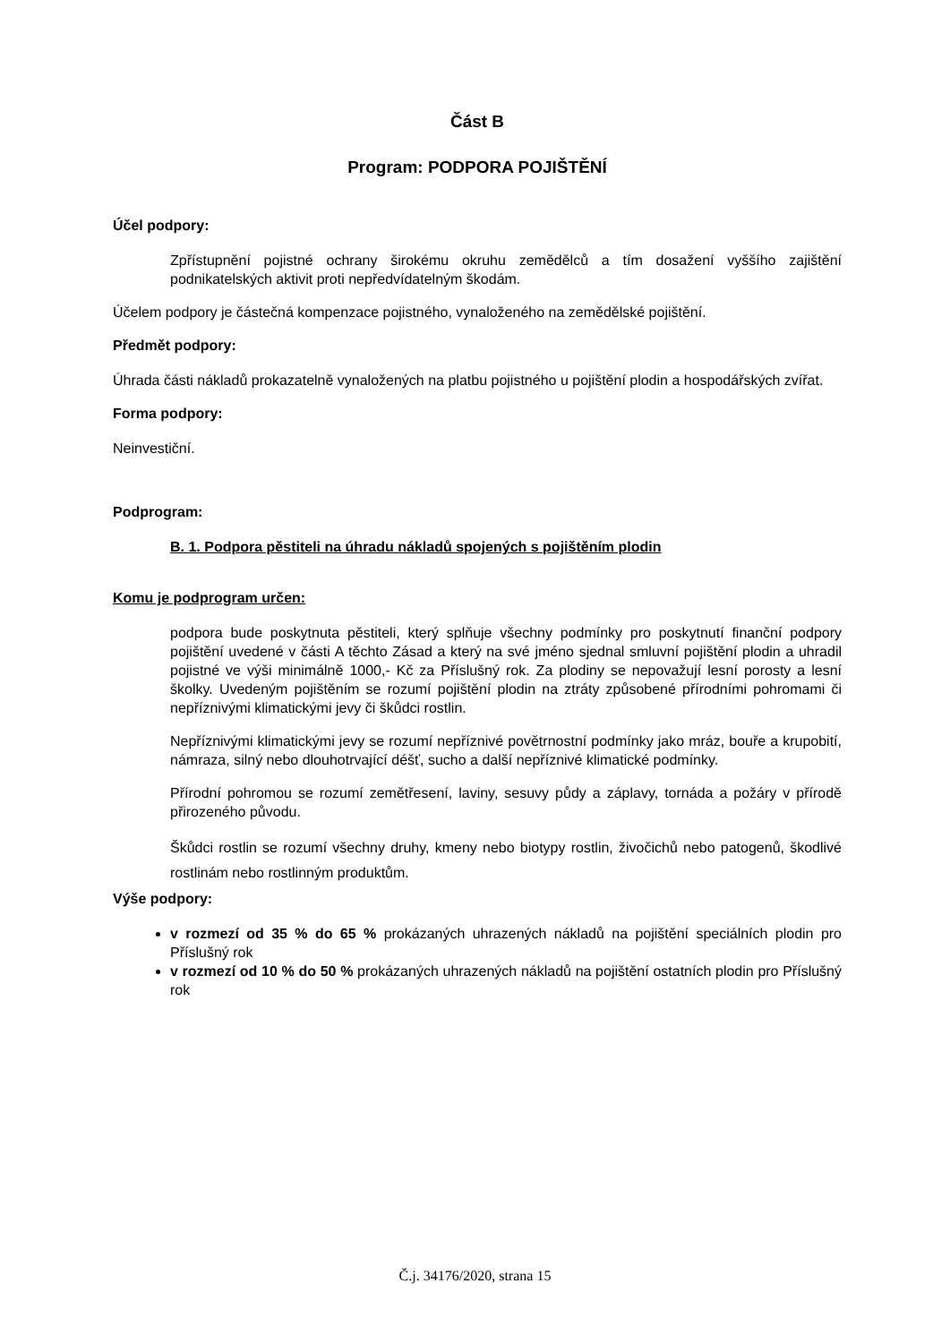Část B
Program: PODPORA POJIŠTĚNÍ
Účel podpory:
Zpřístupnění pojistné ochrany širokému okruhu zemědělců a tím dosažení vyššího zajištění podnikatelských aktivit proti nepředvídatelným škodám.
Účelem podpory je částečná kompenzace pojistného, vynaloženého na zemědělské pojištění.
Předmět podpory:
Úhrada části nákladů prokazatelně vynaložených na platbu pojistného u pojištění plodin a hospodářských zvířat.
Forma podpory:
Neinvestiční.
Podprogram:
B. 1. Podpora pěstiteli na úhradu nákladů spojených s pojištěním plodin
Komu je podprogram určen:
podpora bude poskytnuta pěstiteli, který splňuje všechny podmínky pro poskytnutí finanční podpory pojištění uvedené v části A těchto Zásad a který na své jméno sjednal smluvní pojištění plodin a uhradil pojistné ve výši minimálně 1000,- Kč za Příslušný rok. Za plodiny se nepovažují lesní porosty a lesní školky. Uvedeným pojištěním se rozumí pojištění plodin na ztráty způsobené přírodními pohromami či nepříznivými klimatickými jevy či škůdci rostlin.
Nepříznivými klimatickými jevy se rozumí nepříznivé povětrnostní podmínky jako mráz, bouře a krupobití, námraza, silný nebo dlouhotrvající déšť, sucho a další nepříznivé klimatické podmínky.
Přírodní pohromou se rozumí zemětřesení, laviny, sesuvy půdy a záplavy, tornáda a požáry v přírodě přirozeného původu.
Škůdci rostlin se rozumí všechny druhy, kmeny nebo biotypy rostlin, živočichů nebo patogenů, škodlivé rostlinám nebo rostlinným produktům.
Výše podpory:
v rozmezí od 35 % do 65 % prokázaných uhrazených nákladů na pojištění speciálních plodin pro Příslušný rok
v rozmezí od 10 % do 50 % prokázaných uhrazených nákladů na pojištění ostatních plodin pro Příslušný rok
Č.j. 34176/2020, strana 15